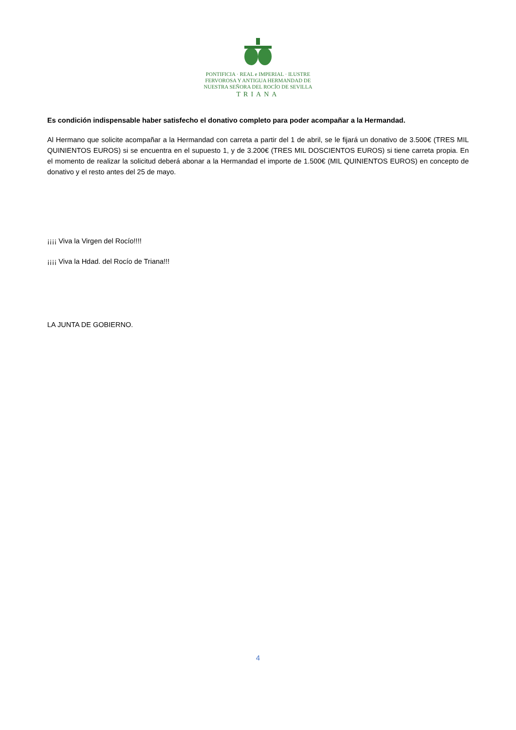PONTIFICIA · REAL e IMPERIAL · ILUSTRE
FERVOROSA Y ANTIGUA HERMANDAD DE
NUESTRA SEÑORA DEL ROCÍO DE SEVILLA
TRIANA
Es condición indispensable haber satisfecho el donativo completo para poder acompañar a la Hermandad.
Al Hermano que solicite acompañar a la Hermandad con carreta a partir del 1 de abril, se le fijará un donativo de 3.500€ (TRES MIL QUINIENTOS EUROS) si se encuentra en el supuesto 1, y de 3.200€ (TRES MIL DOSCIENTOS EUROS) si tiene carreta propia. En el momento de realizar la solicitud deberá abonar a la Hermandad el importe de 1.500€ (MIL QUINIENTOS EUROS) en concepto de donativo y el resto antes del 25 de mayo.
¡¡¡¡ Viva la Virgen del Rocío!!!!
¡¡¡¡ Viva la Hdad. del Rocío de Triana!!!
LA JUNTA DE GOBIERNO.
4